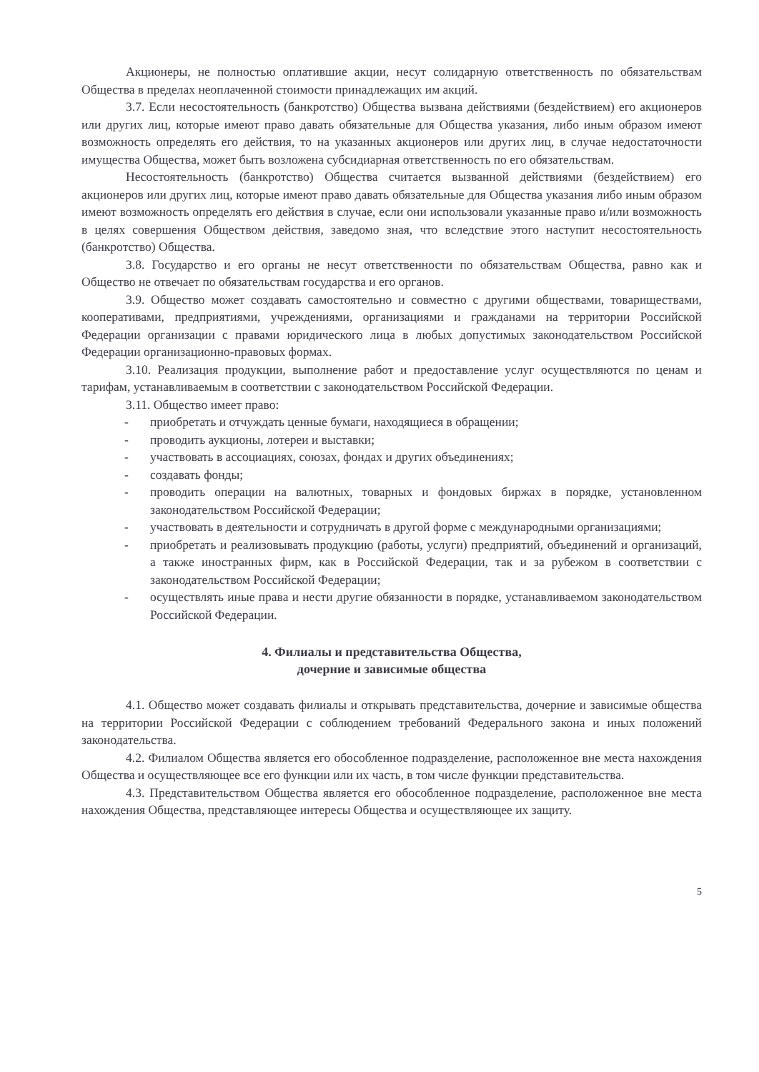Акционеры, не полностью оплатившие акции, несут солидарную ответственность по обязательствам Общества в пределах неоплаченной стоимости принадлежащих им акций.
3.7. Если несостоятельность (банкротство) Общества вызвана действиями (бездействием) его акционеров или других лиц, которые имеют право давать обязательные для Общества указания, либо иным образом имеют возможность определять его действия, то на указанных акционеров или других лиц, в случае недостаточности имущества Общества, может быть возложена субсидиарная ответственность по его обязательствам.
Несостоятельность (банкротство) Общества считается вызванной действиями (бездействием) его акционеров или других лиц, которые имеют право давать обязательные для Общества указания либо иным образом имеют возможность определять его действия в случае, если они использовали указанные право и/или возможность в целях совершения Обществом действия, заведомо зная, что вследствие этого наступит несостоятельность (банкротство) Общества.
3.8. Государство и его органы не несут ответственности по обязательствам Общества, равно как и Общество не отвечает по обязательствам государства и его органов.
3.9. Общество может создавать самостоятельно и совместно с другими обществами, товариществами, кооперативами, предприятиями, учреждениями, организациями и гражданами на территории Российской Федерации организации с правами юридического лица в любых допустимых законодательством Российской Федерации организационно-правовых формах.
3.10. Реализация продукции, выполнение работ и предоставление услуг осуществляются по ценам и тарифам, устанавливаемым в соответствии с законодательством Российской Федерации.
3.11. Общество имеет право:
- приобретать и отчуждать ценные бумаги, находящиеся в обращении;
- проводить аукционы, лотереи и выставки;
- участвовать в ассоциациях, союзах, фондах и других объединениях;
- создавать фонды;
- проводить операции на валютных, товарных и фондовых биржах в порядке, установленном законодательством Российской Федерации;
- участвовать в деятельности и сотрудничать в другой форме с международными организациями;
- приобретать и реализовывать продукцию (работы, услуги) предприятий, объединений и организаций, а также иностранных фирм, как в Российской Федерации, так и за рубежом в соответствии с законодательством Российской Федерации;
- осуществлять иные права и нести другие обязанности в порядке, устанавливаемом законодательством Российской Федерации.
4. Филиалы и представительства Общества,
дочерние и зависимые общества
4.1. Общество может создавать филиалы и открывать представительства, дочерние и зависимые общества на территории Российской Федерации с соблюдением требований Федерального закона и иных положений законодательства.
4.2. Филиалом Общества является его обособленное подразделение, расположенное вне места нахождения Общества и осуществляющее все его функции или их часть, в том числе функции представительства.
4.3. Представительством Общества является его обособленное подразделение, расположенное вне места нахождения Общества, представляющее интересы Общества и осуществляющее их защиту.
5